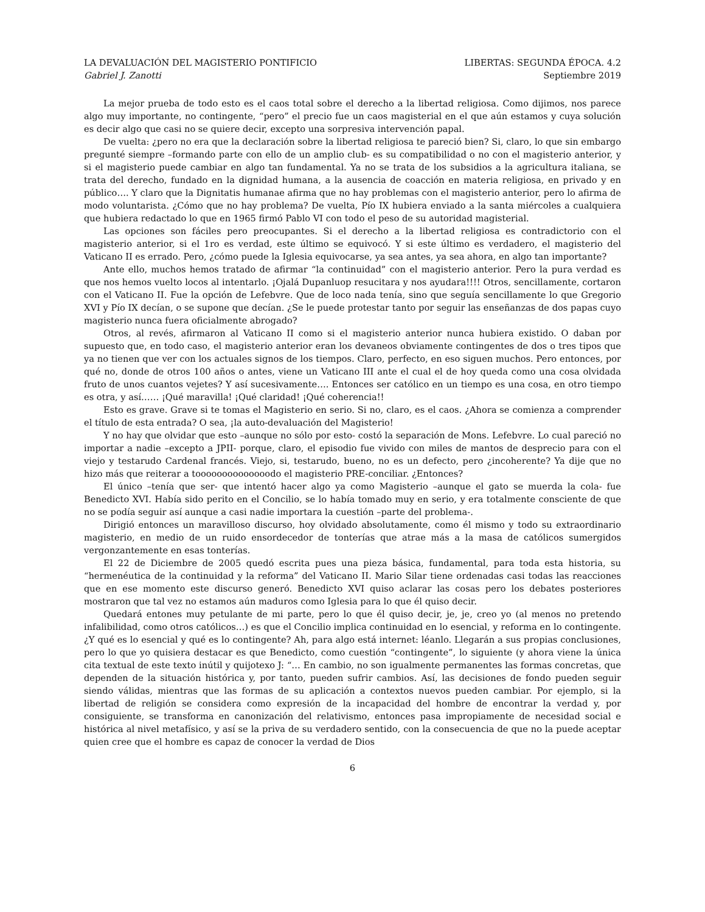LA DEVALUACIÓN DEL MAGISTERIO PONTIFICIO LIBERTAS: SEGUNDA ÉPOCA. 4.2
Gabriel J. Zanotti Septiembre 2019
La mejor prueba de todo esto es el caos total sobre el derecho a la libertad religiosa. Como dijimos, nos parece algo muy importante, no contingente, “pero” el precio fue un caos magisterial en el que aún estamos y cuya solución es decir algo que casi no se quiere decir, excepto una sorpresiva intervención papal.
De vuelta: ¿pero no era que la declaración sobre la libertad religiosa te pareció bien? Si, claro, lo que sin embargo pregunté siempre –formando parte con ello de un amplio club- es su compatibilidad o no con el magisterio anterior, y si el magisterio puede cambiar en algo tan fundamental. Ya no se trata de los subsidios a la agricultura italiana, se trata del derecho, fundado en la dignidad humana, a la ausencia de coacción en materia religiosa, en privado y en público…. Y claro que la Dignitatis humanae afirma que no hay problemas con el magisterio anterior, pero lo afirma de modo voluntarista. ¿Cómo que no hay problema? De vuelta, Pío IX hubiera enviado a la santa miércoles a cualquiera que hubiera redactado lo que en 1965 firmó Pablo VI con todo el peso de su autoridad magisterial.
Las opciones son fáciles pero preocupantes. Si el derecho a la libertad religiosa es contradictorio con el magisterio anterior, si el 1ro es verdad, este último se equivocó. Y si este último es verdadero, el magisterio del Vaticano II es errado. Pero, ¿cómo puede la Iglesia equivocarse, ya sea antes, ya sea ahora, en algo tan importante?
Ante ello, muchos hemos tratado de afirmar “la continuidad” con el magisterio anterior. Pero la pura verdad es que nos hemos vuelto locos al intentarlo. ¡Ojalá Dupanluop resucitara y nos ayudara!!!! Otros, sencillamente, cortaron con el Vaticano II. Fue la opción de Lefebvre. Que de loco nada tenía, sino que seguía sencillamente lo que Gregorio XVI y Pío IX decían, o se supone que decían. ¿Se le puede protestar tanto por seguir las enseñanzas de dos papas cuyo magisterio nunca fuera oficialmente abrogado?
Otros, al revés, afirmaron al Vaticano II como si el magisterio anterior nunca hubiera existido. O daban por supuesto que, en todo caso, el magisterio anterior eran los devaneos obviamente contingentes de dos o tres tipos que ya no tienen que ver con los actuales signos de los tiempos. Claro, perfecto, en eso siguen muchos. Pero entonces, por qué no, donde de otros 100 años o antes, viene un Vaticano III ante el cual el de hoy queda como una cosa olvidada fruto de unos cuantos vejetes? Y así sucesivamente…. Entonces ser católico en un tiempo es una cosa, en otro tiempo es otra, y así…… ¡Qué maravilla! ¡Qué claridad! ¡Qué coherencia!!
Esto es grave. Grave si te tomas el Magisterio en serio. Si no, claro, es el caos. ¿Ahora se comienza a comprender el título de esta entrada? O sea, ¡la auto-devaluación del Magisterio!
Y no hay que olvidar que esto –aunque no sólo por esto- costó la separación de Mons. Lefebvre. Lo cual pareció no importar a nadie –excepto a JPII- porque, claro, el episodio fue vivido con miles de mantos de desprecio para con el viejo y testarudo Cardenal francés. Viejo, si, testarudo, bueno, no es un defecto, pero ¿incoherente? Ya dije que no hizo más que reiterar a toooooooooooooodo el magisterio PRE-conciliar. ¿Entonces?
El único –tenía que ser- que intentó hacer algo ya como Magisterio –aunque el gato se muerda la cola- fue Benedicto XVI. Había sido perito en el Concilio, se lo había tomado muy en serio, y era totalmente consciente de que no se podía seguir así aunque a casi nadie importara la cuestión –parte del problema-.
Dirigió entonces un maravilloso discurso, hoy olvidado absolutamente, como él mismo y todo su extraordinario magisterio, en medio de un ruido ensordecedor de tonterías que atrae más a la masa de católicos sumergidos vergonzantemente en esas tonterías.
El 22 de Diciembre de 2005 quedó escrita pues una pieza básica, fundamental, para toda esta historia, su “hermenéutica de la continuidad y la reforma” del Vaticano II. Mario Silar tiene ordenadas casi todas las reacciones que en ese momento este discurso generó. Benedicto XVI quiso aclarar las cosas pero los debates posteriores mostraron que tal vez no estamos aún maduros como Iglesia para lo que él quiso decir.
Quedará entones muy petulante de mi parte, pero lo que él quiso decir, je, je, creo yo (al menos no pretendo infalibilidad, como otros católicos…) es que el Concilio implica continuidad en lo esencial, y reforma en lo contingente. ¿Y qué es lo esencial y qué es lo contingente? Ah, para algo está internet: léanlo. Llegarán a sus propias conclusiones, pero lo que yo quisiera destacar es que Benedicto, como cuestión “contingente”, lo siguiente (y ahora viene la única cita textual de este texto inútil y quijotexo J: “… En cambio, no son igualmente permanentes las formas concretas, que dependen de la situación histórica y, por tanto, pueden sufrir cambios. Así, las decisiones de fondo pueden seguir siendo válidas, mientras que las formas de su aplicación a contextos nuevos pueden cambiar. Por ejemplo, si la libertad de religión se considera como expresión de la incapacidad del hombre de encontrar la verdad y, por consiguiente, se transforma en canonización del relativismo, entonces pasa impropiamente de necesidad social e histórica al nivel metafísico, y así se la priva de su verdadero sentido, con la consecuencia de que no la puede aceptar quien cree que el hombre es capaz de conocer la verdad de Dios
6